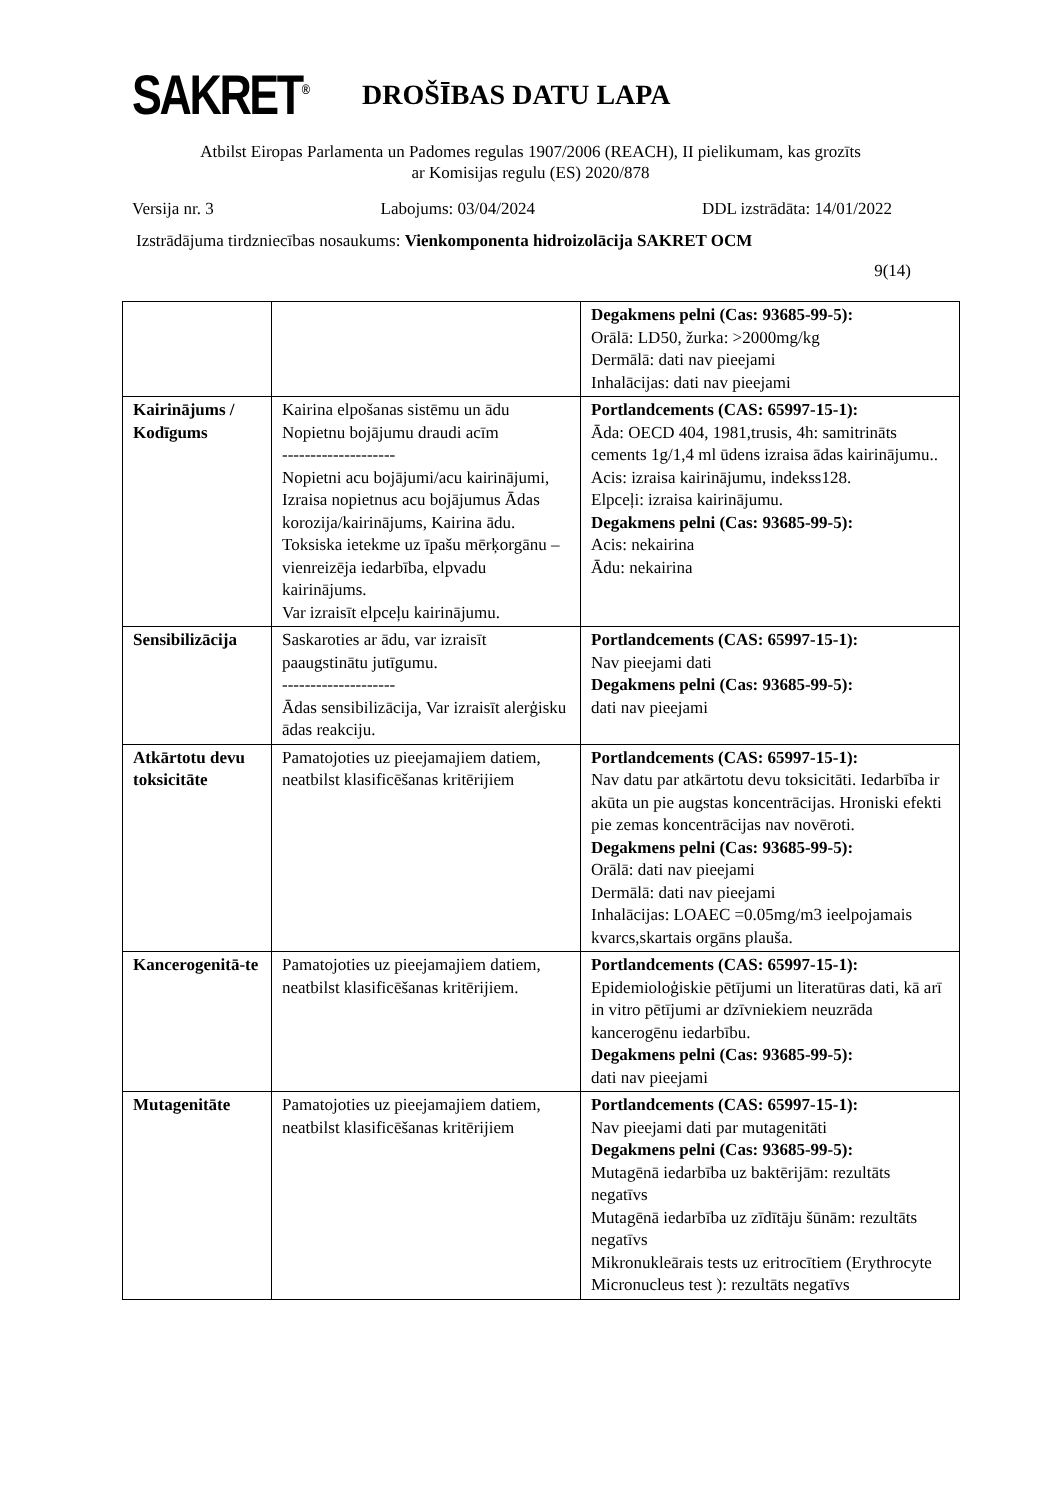SAKRET<sup>®</sup>
DROŠĪBAS DATU LAPA
Atbilst Eiropas Parlamenta un Padomes regulas 1907/2006 (REACH), II pielikumam, kas grozīts
ar Komisijas regulu (ES) 2020/878
Versija nr. 3 Labojums: 03/04/2024 DDL izstrādāta: 14/01/2022
Izstrādājuma tirdzniecības nosaukums: Vienkomponenta hidroizolācija SAKRET OCM
9(14)
| | | Degakmens pelni (Cas: 93685-99-5): Orālā: LD50, žurka: >2000mg/kg Dermālā: dati nav pieejami Inhalācijas: dati nav pieejami |
| Kairinājums / Kodīgums | Kairina elpošanas sistēmu un ādu Nopietnu bojājumu draudi acīm -------------------- Nopietni acu bojājumi/acu kairinājumi, Izraisa nopietnus acu bojājumus Ādas korozija/kairinājums, Kairina ādu. Toksiska ietekme uz īpašu mērķorgānu – vienreizēja iedarbība, elpvadu kairinājums. Var izraisīt elpceļu kairinājumu. | Portlandcements (CAS: 65997-15-1): Āda: OECD 404, 1981,trusis, 4h: samitrināts cements 1g/1,4 ml ūdens izraisa ādas kairinājumu.. Acis: izraisa kairinājumu, indekss128. Elpceļi: izraisa kairinājumu. Degakmens pelni (Cas: 93685-99-5): Acis: nekairina Ādu: nekairina |
| Sensibilizācija | Saskaroties ar ādu, var izraisīt paaugstinātu jutīgumu. -------------------- Ādas sensibilizācija, Var izraisīt alerģisku ādas reakciju. | Portlandcements (CAS: 65997-15-1): Nav pieejami dati Degakmens pelni (Cas: 93685-99-5): dati nav pieejami |
| Atkārtotu devu toksicitāte | Pamatojoties uz pieejamajiem datiem, neatbilst klasificēšanas kritērijiem | Portlandcements (CAS: 65997-15-1): Nav datu par atkārtotu devu toksicitāti. Iedarbība ir akūta un pie augstas koncentrācijas. Hroniski efekti pie zemas koncentrācijas nav novēroti. Degakmens pelni (Cas: 93685-99-5): Orālā: dati nav pieejami Dermālā: dati nav pieejami Inhalācijas: LOAEC =0.05mg/m3 ieelpojamais kvarcs,skartais orgāns plauša. |
| Kancerogenitā-te | Pamatojoties uz pieejamajiem datiem, neatbilst klasificēšanas kritērijiem. | Portlandcements (CAS: 65997-15-1): Epidemioloģiskie pētījumi un literatūras dati, kā arī in vitro pētījumi ar dzīvniekiem neuzrāda kancerogēnu iedarbību. Degakmens pelni (Cas: 93685-99-5): dati nav pieejami |
| Mutagenitāte | Pamatojoties uz pieejamajiem datiem, neatbilst klasificēšanas kritērijiem | Portlandcements (CAS: 65997-15-1): Nav pieejami dati par mutagenitāti Degakmens pelni (Cas: 93685-99-5): Mutagēnā iedarbība uz baktērijām: rezultāts negatīvs Mutagēnā iedarbība uz zīdītāju šūnām: rezultāts negatīvs Mikronukleārais tests uz eritrocītiem (Erythrocyte Micronucleus test ): rezultāts negatīvs |